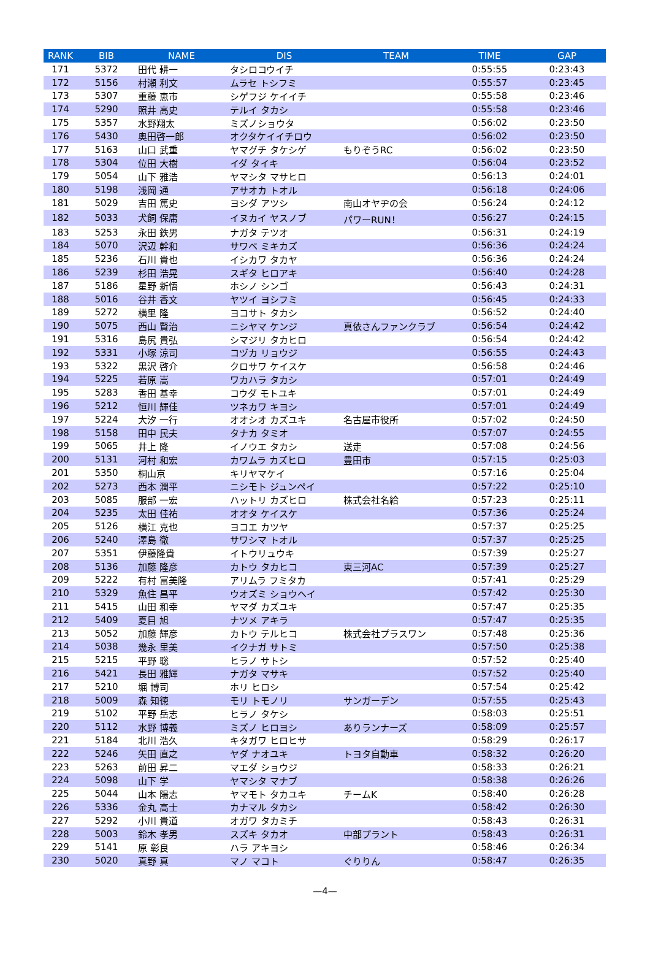| RANK | BIB | NAME | DIS | TEAM | TIME | GAP |
| --- | --- | --- | --- | --- | --- | --- |
| 171 | 5372 | 田代 耕一 | タシロコウイチ | | 0:55:55 | 0:23:43 |
| 172 | 5156 | 村瀬 利文 | ムラセ トシフミ | | 0:55:57 | 0:23:45 |
| 173 | 5307 | 重藤 恵市 | シゲフジ ケイイチ | | 0:55:58 | 0:23:46 |
| 174 | 5290 | 照井 高史 | テルイ タカシ | | 0:55:58 | 0:23:46 |
| 175 | 5357 | 水野翔太 | ミズノショウタ | | 0:56:02 | 0:23:50 |
| 176 | 5430 | 奥田啓一郎 | オクタケイイチロウ | | 0:56:02 | 0:23:50 |
| 177 | 5163 | 山口 武重 | ヤマグチ タケシゲ | もりぞうRC | 0:56:02 | 0:23:50 |
| 178 | 5304 | 位田 大樹 | イダ タイキ | | 0:56:04 | 0:23:52 |
| 179 | 5054 | 山下 雅浩 | ヤマシタ マサヒロ | | 0:56:13 | 0:24:01 |
| 180 | 5198 | 浅岡 通 | アサオカ トオル | | 0:56:18 | 0:24:06 |
| 181 | 5029 | 吉田 篤史 | ヨシダ アツシ | 南山オヤヂの会 | 0:56:24 | 0:24:12 |
| 182 | 5033 | 犬飼 保庸 | イヌカイ ヤスノブ | パワーRUN！ | 0:56:27 | 0:24:15 |
| 183 | 5253 | 永田 鉄男 | ナガタ テツオ | | 0:56:31 | 0:24:19 |
| 184 | 5070 | 沢辺 幹和 | サワベ ミキカズ | | 0:56:36 | 0:24:24 |
| 185 | 5236 | 石川 貴也 | イシカワ タカヤ | | 0:56:36 | 0:24:24 |
| 186 | 5239 | 杉田 浩晃 | スギタ ヒロアキ | | 0:56:40 | 0:24:28 |
| 187 | 5186 | 星野 新悟 | ホシノ シンゴ | | 0:56:43 | 0:24:31 |
| 188 | 5016 | 谷井 香文 | ヤツイ ヨシフミ | | 0:56:45 | 0:24:33 |
| 189 | 5272 | 横里 隆 | ヨコサト タカシ | | 0:56:52 | 0:24:40 |
| 190 | 5075 | 西山 賢治 | ニシヤマ ケンジ | 真依さんファンクラブ | 0:56:54 | 0:24:42 |
| 191 | 5316 | 島尻 貴弘 | シマジリ タカヒロ | | 0:56:54 | 0:24:42 |
| 192 | 5331 | 小塚 涼司 | コヅカ リョウジ | | 0:56:55 | 0:24:43 |
| 193 | 5322 | 黒沢 啓介 | クロサワ ケイスケ | | 0:56:58 | 0:24:46 |
| 194 | 5225 | 若原 嵩 | ワカハラ タカシ | | 0:57:01 | 0:24:49 |
| 195 | 5283 | 香田 基幸 | コウダ モトユキ | | 0:57:01 | 0:24:49 |
| 196 | 5212 | 恒川 輝佳 | ツネカワ キヨシ | | 0:57:01 | 0:24:49 |
| 197 | 5224 | 大汐 一行 | オオシオ カズユキ | 名古屋市役所 | 0:57:02 | 0:24:50 |
| 198 | 5158 | 田中 民夫 | タナカ タミオ | | 0:57:07 | 0:24:55 |
| 199 | 5065 | 井上 隆 | イノウエ タカシ | 送走 | 0:57:08 | 0:24:56 |
| 200 | 5131 | 河村 和宏 | カワムラ カズヒロ | 豊田市 | 0:57:15 | 0:25:03 |
| 201 | 5350 | 桐山京 | キリヤマケイ | | 0:57:16 | 0:25:04 |
| 202 | 5273 | 西本 潤平 | ニシモト ジュンペイ | | 0:57:22 | 0:25:10 |
| 203 | 5085 | 服部 一宏 | ハットリ カズヒロ | 株式会社名給 | 0:57:23 | 0:25:11 |
| 204 | 5235 | 太田 佳祐 | オオタ ケイスケ | | 0:57:36 | 0:25:24 |
| 205 | 5126 | 横江 克也 | ヨコエ カツヤ | | 0:57:37 | 0:25:25 |
| 206 | 5240 | 澤島 徹 | サワシマ トオル | | 0:57:37 | 0:25:25 |
| 207 | 5351 | 伊藤隆貴 | イトウリュウキ | | 0:57:39 | 0:25:27 |
| 208 | 5136 | 加藤 隆彦 | カトウ タカヒコ | 東三河AC | 0:57:39 | 0:25:27 |
| 209 | 5222 | 有村 富美隆 | アリムラ フミタカ | | 0:57:41 | 0:25:29 |
| 210 | 5329 | 魚住 昌平 | ウオズミ ショウヘイ | | 0:57:42 | 0:25:30 |
| 211 | 5415 | 山田 和幸 | ヤマダ カズユキ | | 0:57:47 | 0:25:35 |
| 212 | 5409 | 夏目 旭 | ナツメ アキラ | | 0:57:47 | 0:25:35 |
| 213 | 5052 | 加藤 輝彦 | カトウ テルヒコ | 株式会社プラスワン | 0:57:48 | 0:25:36 |
| 214 | 5038 | 幾永 里美 | イクナガ サトミ | | 0:57:50 | 0:25:38 |
| 215 | 5215 | 平野 聡 | ヒラノ サトシ | | 0:57:52 | 0:25:40 |
| 216 | 5421 | 長田 雅輝 | ナガタ マサキ | | 0:57:52 | 0:25:40 |
| 217 | 5210 | 堀 博司 | ホリ ヒロシ | | 0:57:54 | 0:25:42 |
| 218 | 5009 | 森 知徳 | モリ トモノリ | サンガーデン | 0:57:55 | 0:25:43 |
| 219 | 5102 | 平野 岳志 | ヒラノ タケシ | | 0:58:03 | 0:25:51 |
| 220 | 5112 | 水野 博義 | ミズノ ヒロヨシ | ありランナーズ | 0:58:09 | 0:25:57 |
| 221 | 5184 | 北川 浩久 | キタガワ ヒロヒサ | | 0:58:29 | 0:26:17 |
| 222 | 5246 | 矢田 直之 | ヤダ ナオユキ | トヨタ自動車 | 0:58:32 | 0:26:20 |
| 223 | 5263 | 前田 昇二 | マエダ ショウジ | | 0:58:33 | 0:26:21 |
| 224 | 5098 | 山下 学 | ヤマシタ マナブ | | 0:58:38 | 0:26:26 |
| 225 | 5044 | 山本 陽志 | ヤマモト タカユキ | チームK | 0:58:40 | 0:26:28 |
| 226 | 5336 | 金丸 高士 | カナマル タカシ | | 0:58:42 | 0:26:30 |
| 227 | 5292 | 小川 貴道 | オガワ タカミチ | | 0:58:43 | 0:26:31 |
| 228 | 5003 | 鈴木 孝男 | スズキ タカオ | 中部プラント | 0:58:43 | 0:26:31 |
| 229 | 5141 | 原 彰良 | ハラ アキヨシ | | 0:58:46 | 0:26:34 |
| 230 | 5020 | 真野 真 | マノ マコト | ぐりりん | 0:58:47 | 0:26:35 |
—4—